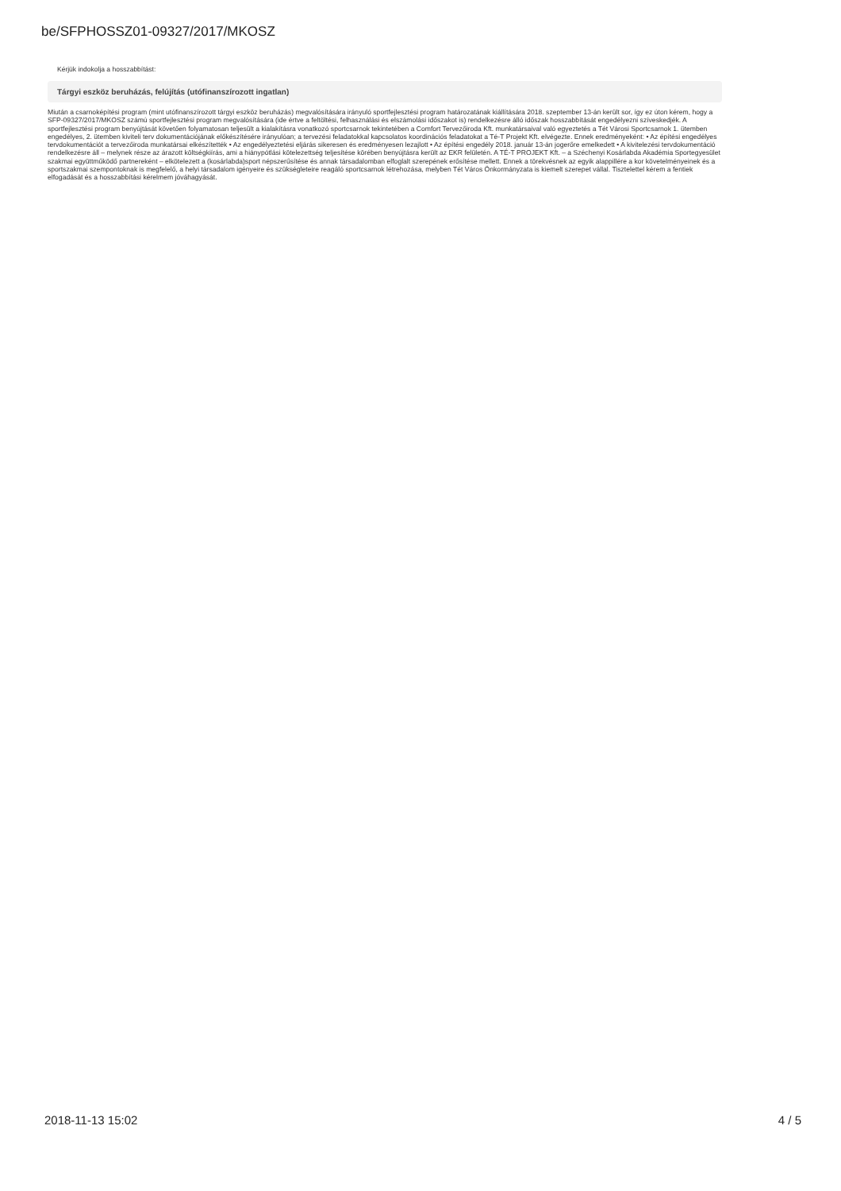be/SFPHOSSZ01-09327/2017/MKOSZ
Kérjük indokolja a hosszabbítást:
Tárgyi eszköz beruházás, felújítás (utófinanszírozott ingatlan)
Miután a csarnoképítési program (mint utófinanszírozott tárgyi eszköz beruházás) megvalósítására irányuló sportfejlesztési program határozatának kiállítására 2018. szeptember 13-án került sor, így ez úton kérem, hogy a SFP-09327/2017/MKOSZ számú sportfejlesztési program megvalósítására (ide értve a feltöltési, felhasználási és elszámolási időszakot is) rendelkezésre álló időszak hosszabbítását engedélyezni szíveskedjék. A sportfejlesztési program benyújtását követően folyamatosan teljesült a kialakításra vonatkozó sportcsarnok tekintetében a Comfort Tervezőiroda Kft. munkatársaival való egyeztetés a Tét Városi Sportcsarnok 1. ütemben engedélyes, 2. ütemben kiviteli terv dokumentációjának előkészítésére irányulóan; a tervezési feladatokkal kapcsolatos koordinációs feladatokat a Té-T Projekt Kft. elvégezte. Ennek eredményeként: • Az építési engedélyes tervdokumentációt a tervezőiroda munkatársai elkészítették • Az engedélyeztetési eljárás sikeresen és eredményesen lezajlott • Az építési engedély 2018. január 13-án jogerőre emelkedett • A kivitelezési tervdokumentáció rendelkezésre áll – melynek része az árazott költségkiírás, ami a hiánypótlási kötelezettség teljesítése körében benyújtásra került az EKR felületén. A TÉ-T PROJEKT Kft. – a Széchenyi Kosárlabda Akadémia Sportegyesület szakmai együttműködő partnereként – elkötelezett a (kosárlabda)sport népszerűsítése és annak társadalomban elfoglalt szerepének erősítése mellett. Ennek a törekvésnek az egyik alappillére a kor követelményeinek és a sportszakmai szempontoknak is megfelelő, a helyi társadalom igényeire és szükségleteire reagáló sportcsarnok létrehozása, melyben Tét Város Önkormányzata is kiemelt szerepet vállal. Tisztelettel kérem a fentiek elfogadását és a hosszabbítási kérelmem jóváhagyását.
2018-11-13 15:02 4 / 5